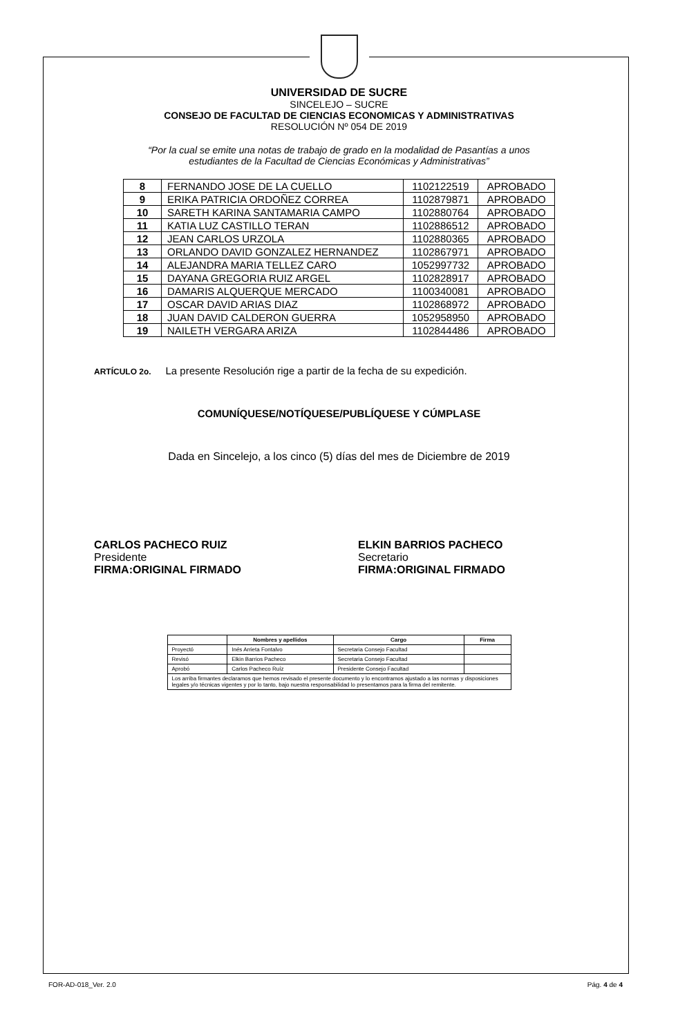UNIVERSIDAD DE SUCRE
SINCELEJO – SUCRE
CONSEJO DE FACULTAD DE CIENCIAS ECONOMICAS Y ADMINISTRATIVAS
RESOLUCIÓN Nº 054 DE 2019
“Por la cual se emite una notas de trabajo de grado en la modalidad de Pasantías a unos
estudiantes de la Facultad de Ciencias Económicas y Administrativas”
| 8 | FERNANDO JOSE DE LA CUELLO | 1102122519 | APROBADO |
| 9 | ERIKA PATRICIA ORDOÑEZ CORREA | 1102879871 | APROBADO |
| 10 | SARETH KARINA SANTAMARIA CAMPO | 1102880764 | APROBADO |
| 11 | KATIA LUZ CASTILLO TERAN | 1102886512 | APROBADO |
| 12 | JEAN CARLOS URZOLA | 1102880365 | APROBADO |
| 13 | ORLANDO DAVID GONZALEZ HERNANDEZ | 1102867971 | APROBADO |
| 14 | ALEJANDRA MARIA TELLEZ CARO | 1052997732 | APROBADO |
| 15 | DAYANA GREGORIA RUIZ ARGEL | 1102828917 | APROBADO |
| 16 | DAMARIS ALQUERQUE MERCADO | 1100340081 | APROBADO |
| 17 | OSCAR DAVID ARIAS DIAZ | 1102868972 | APROBADO |
| 18 | JUAN DAVID CALDERON GUERRA | 1052958950 | APROBADO |
| 19 | NAILETH VERGARA ARIZA | 1102844486 | APROBADO |
ARTÍCULO 2o. La presente Resolución rige a partir de la fecha de su expedición.
COMUNÍQUESE/NOTÍQUESE/PUBLÍQUESE Y CÚMPLASE
Dada en Sincelejo, a los cinco (5) días del mes de Diciembre de 2019
CARLOS PACHECO RUIZ
Presidente
FIRMA:ORIGINAL FIRMADO
ELKIN BARRIOS PACHECO
Secretario
FIRMA:ORIGINAL FIRMADO
| | Nombres y apellidos | Cargo | Firma |
| --- | --- | --- | --- |
| Proyectó | Inés Arrieta Fontalvo | Secretaria Consejo Facultad | |
| Revisó | Elkin Barrios Pacheco | Secretaria Consejo Facultad | |
| Aprobó | Carlos Pacheco Ruíz | Presidente Consejo Facultad | |
| Los arriba firmantes declaramos que hemos revisado el presente documento y lo encontramos ajustado a las normas y disposiciones legales y/o técnicas vigentes y por lo tanto, bajo nuestra responsabilidad lo presentamos para la firma del remitente. | | | |
FOR-AD-018_Ver. 2.0 Pág. 4 de 4